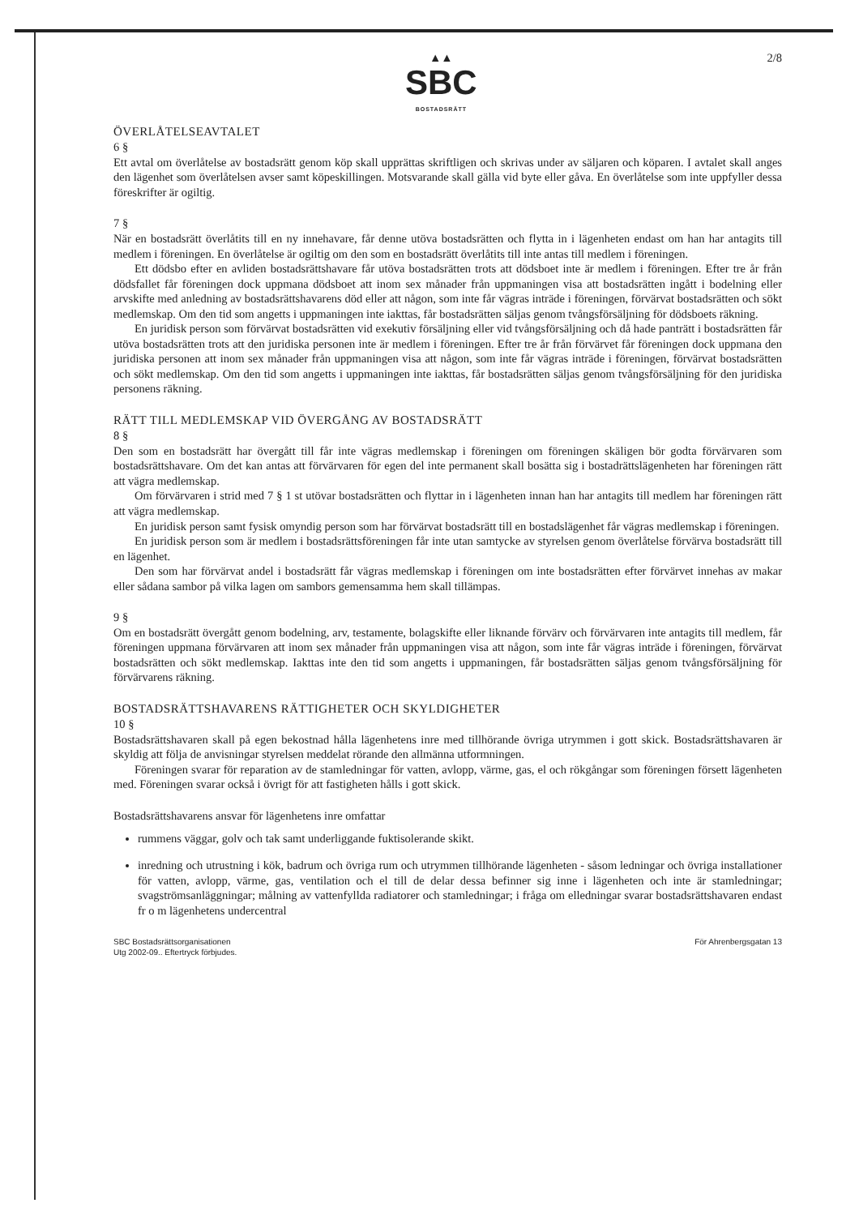▲▲
SBC
BOSTADSRÄTT
2/8
ÖVERLÅTELSEAVTALET
6 §
Ett avtal om överlåtelse av bostadsrätt genom köp skall upprättas skriftligen och skrivas under av säljaren och köparen. I avtalet skall anges den lägenhet som överlåtelsen avser samt köpeskillingen. Motsvarande skall gälla vid byte eller gåva. En överlåtelse som inte uppfyller dessa föreskrifter är ogiltig.
7 §
När en bostadsrätt överlåtits till en ny innehavare, får denne utöva bostadsrätten och flytta in i lägenheten endast om han har antagits till medlem i föreningen. En överlåtelse är ogiltig om den som en bostadsrätt överlåtits till inte antas till medlem i föreningen.
Ett dödsbo efter en avliden bostadsrättshavare får utöva bostadsrätten trots att dödsboet inte är medlem i föreningen. Efter tre år från dödsfallet får föreningen dock uppmana dödsboet att inom sex månader från uppmaningen visa att bostadsrätten ingått i bodelning eller arvskifte med anledning av bostadsrättshavarens död eller att någon, som inte får vägras inträde i föreningen, förvärvat bostadsrätten och sökt medlemskap. Om den tid som angetts i uppmaningen inte iakttas, får bostadsrätten säljas genom tvångsförsäljning för dödsboets räkning.
En juridisk person som förvärvat bostadsrätten vid exekutiv försäljning eller vid tvångsförsäljning och då hade panträtt i bostadsrätten får utöva bostadsrätten trots att den juridiska personen inte är medlem i föreningen. Efter tre år från förvärvet får föreningen dock uppmana den juridiska personen att inom sex månader från uppmaningen visa att någon, som inte får vägras inträde i föreningen, förvärvat bostadsrätten och sökt medlemskap. Om den tid som angetts i uppmaningen inte iakttas, får bostadsrätten säljas genom tvångsförsäljning för den juridiska personens räkning.
RÄTT TILL MEDLEMSKAP VID ÖVERGÅNG AV BOSTADSRÄTT
8 §
Den som en bostadsrätt har övergått till får inte vägras medlemskap i föreningen om föreningen skäligen bör godta förvärvaren som bostadsrättshavare. Om det kan antas att förvärvaren för egen del inte permanent skall bosätta sig i bostadrättslägenheten har föreningen rätt att vägra medlemskap.
Om förvärvaren i strid med 7 § 1 st utövar bostadsrätten och flyttar in i lägenheten innan han har antagits till medlem har föreningen rätt att vägra medlemskap.
En juridisk person samt fysisk omyndig person som har förvärvat bostadsrätt till en bostadslägenhet får vägras medlemskap i föreningen.
En juridisk person som är medlem i bostadsrättsföreningen får inte utan samtycke av styrelsen genom överlåtelse förvärva bostadsrätt till en lägenhet.
Den som har förvärvat andel i bostadsrätt får vägras medlemskap i föreningen om inte bostadsrätten efter förvärvet innehas av makar eller sådana sambor på vilka lagen om sambors gemensamma hem skall tillämpas.
9 §
Om en bostadsrätt övergått genom bodelning, arv, testamente, bolagskifte eller liknande förvärv och förvärvaren inte antagits till medlem, får föreningen uppmana förvärvaren att inom sex månader från uppmaningen visa att någon, som inte får vägras inträde i föreningen, förvärvat bostadsrätten och sökt medlemskap. Iakttas inte den tid som angetts i uppmaningen, får bostadsrätten säljas genom tvångsförsäljning för förvärvarens räkning.
BOSTADSRÄTTSHAVARENS RÄTTIGHETER OCH SKYLDIGHETER
10 §
Bostadsrättshavaren skall på egen bekostnad hålla lägenhetens inre med tillhörande övriga utrymmen i gott skick. Bostadsrättshavaren är skyldig att följa de anvisningar styrelsen meddelat rörande den allmänna utformningen.
Föreningen svarar för reparation av de stamledningar för vatten, avlopp, värme, gas, el och rökgångar som föreningen försett lägenheten med. Föreningen svarar också i övrigt för att fastigheten hålls i gott skick.
Bostadsrättshavarens ansvar för lägenhetens inre omfattar
rummens väggar, golv och tak samt underliggande fuktisolerande skikt.
inredning och utrustning i kök, badrum och övriga rum och utrymmen tillhörande lägenheten - såsom ledningar och övriga installationer för vatten, avlopp, värme, gas, ventilation och el till de delar dessa befinner sig inne i lägenheten och inte är stamledningar; svagströmsanläggningar; målning av vattenfyllda radiatorer och stamledningar; i fråga om elledningar svarar bostadsrättshavaren endast fr o m lägenhetens undercentral
SBC Bostadsrättsorganisationen
Utg 2002-09.. Eftertryck förbjudes.
För Ahrenbergsgatan 13